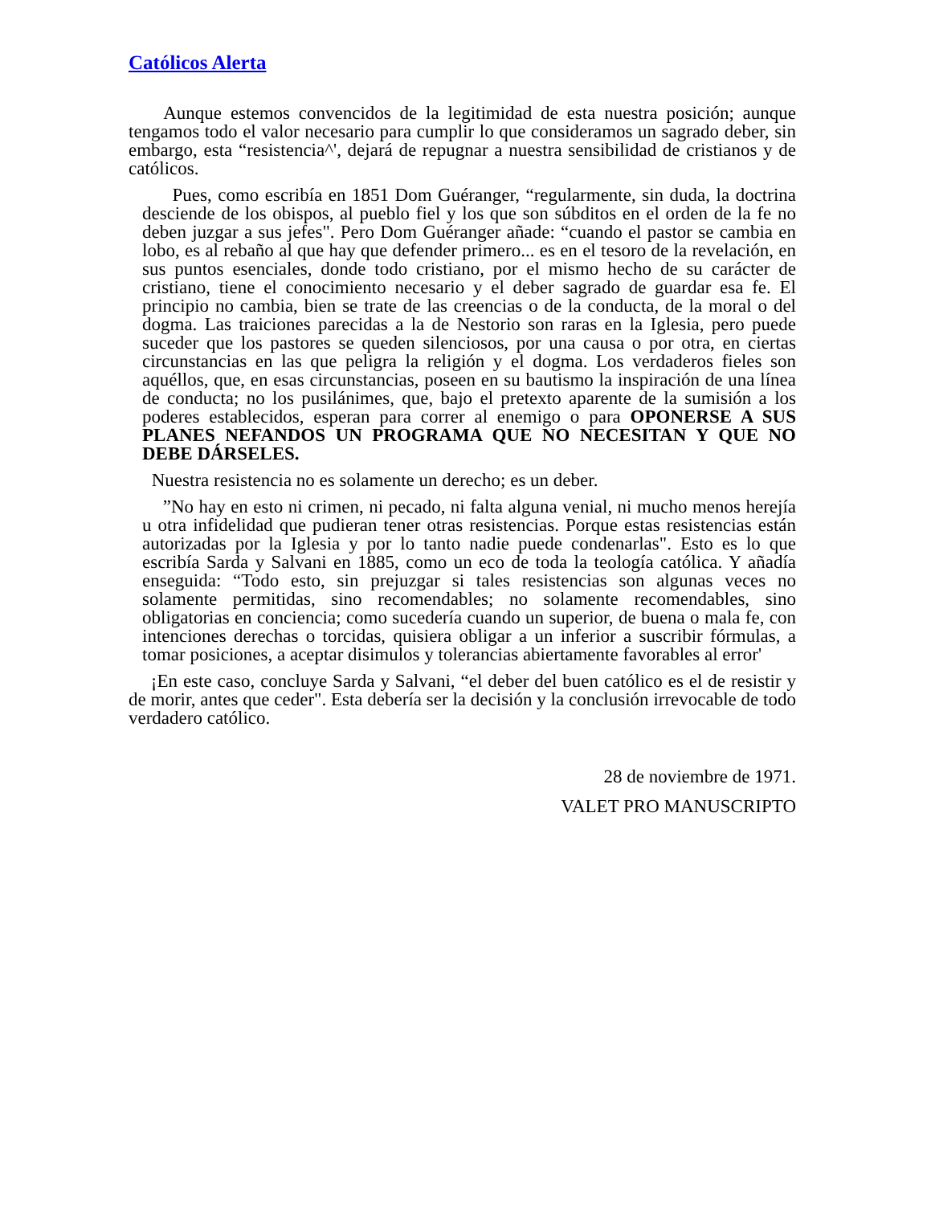Católicos Alerta
Aunque estemos convencidos de la legitimidad de esta nuestra posición; aunque tengamos todo el valor necesario para cumplir lo que consideramos un sagrado deber, sin embargo, esta “resistencia^', dejará de repugnar a nuestra sensibilidad de cristianos y de católicos.
Pues, como escribía en 1851 Dom Guéranger, “regularmente, sin duda, la doctrina desciende de los obispos, al pueblo fiel y los que son súbditos en el orden de la fe no deben juzgar a sus jefes". Pero Dom Guéranger añade: “cuando el pastor se cambia en lobo, es al rebaño al que hay que defender primero... es en el tesoro de la revelación, en sus puntos esenciales, donde todo cristiano, por el mismo hecho de su carácter de cristiano, tiene el conocimiento necesario y el deber sagrado de guardar esa fe. El principio no cambia, bien se trate de las creencias o de la conducta, de la moral o del dogma. Las traiciones parecidas a la de Nestorio son raras en la Iglesia, pero puede suceder que los pastores se queden silenciosos, por una causa o por otra, en ciertas circunstancias en las que peligra la religión y el dogma. Los verdaderos fieles son aquéllos, que, en esas circunstancias, poseen en su bautismo la inspiración de una línea de conducta; no los pusilánimes, que, bajo el pretexto aparente de la sumisión a los poderes establecidos, esperan para correr al enemigo o para OPONERSE A SUS PLANES NEFANDOS UN PROGRAMA QUE NO NECESITAN Y QUE NO DEBE DÁRSELES.
Nuestra resistencia no es solamente un derecho; es un deber.
”No hay en esto ni crimen, ni pecado, ni falta alguna venial, ni mucho menos herejía u otra infidelidad que pudieran tener otras resistencias. Porque estas resistencias están autorizadas por la Iglesia y por lo tanto nadie puede condenarlas". Esto es lo que escribía Sarda y Salvani en 1885, como un eco de toda la teología católica. Y añadía enseguida: “Todo esto, sin prejuzgar si tales resistencias son algunas veces no solamente permitidas, sino recomendables; no solamente recomendables, sino obligatorias en conciencia; como sucedería cuando un superior, de buena o mala fe, con intenciones derechas o torcidas, quisiera obligar a un inferior a suscribir fórmulas, a tomar posiciones, a aceptar disimulos y tolerancias abiertamente favorables al error'
¡En este caso, concluye Sarda y Salvani, “el deber del buen católico es el de resistir y de morir, antes que ceder". Esta debería ser la decisión y la conclusión irrevocable de todo verdadero católico.
28 de noviembre de 1971.
VALET PRO MANUSCRIPTO